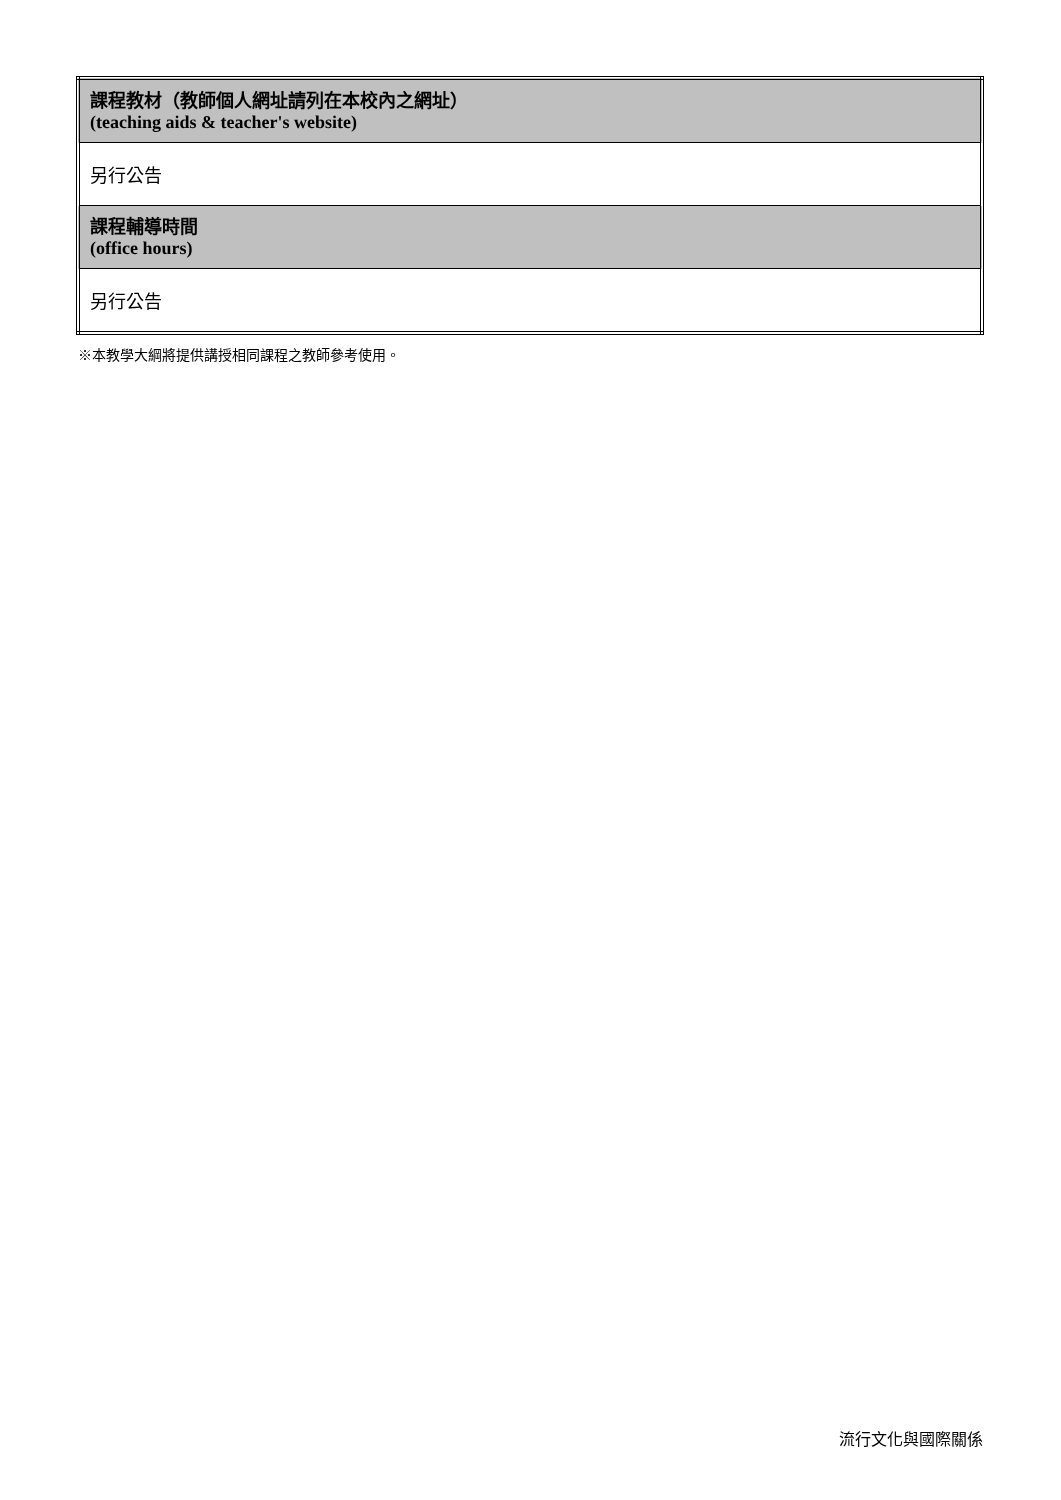| 課程教材（教師個人網址請列在本校內之網址） (teaching aids & teacher's website) |
| 另行公告 |
| 課程輔導時間 (office hours) |
| 另行公告 |
※本教學大綱將提供講授相同課程之教師參考使用。
流行文化與國際關係